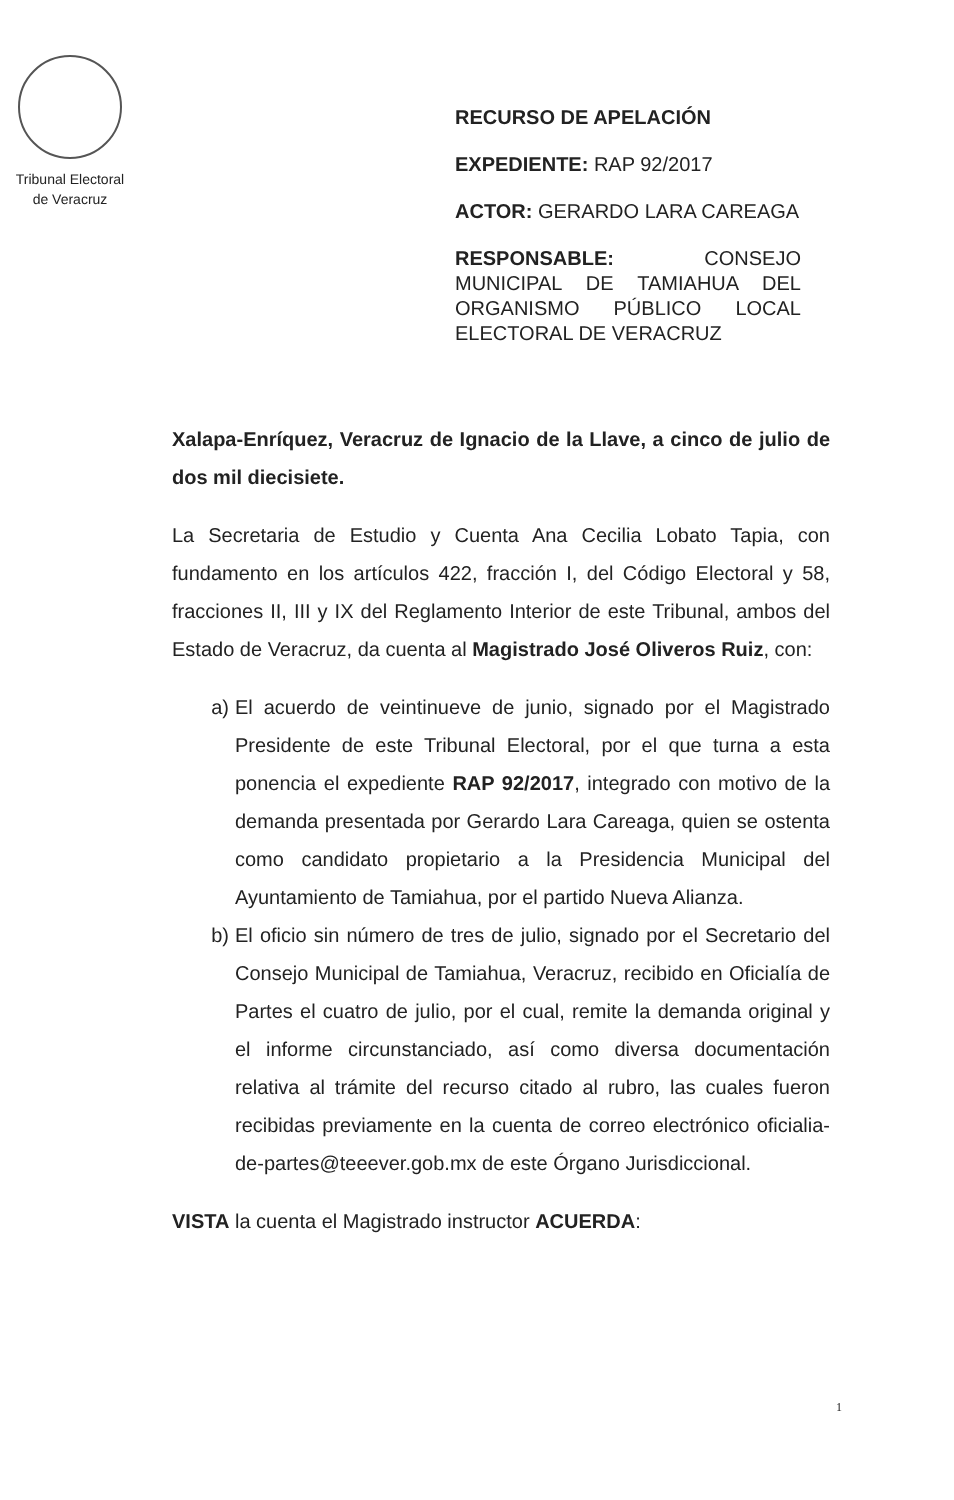Tribunal Electoral
de Veracruz
RECURSO DE APELACIÓN
EXPEDIENTE: RAP 92/2017
ACTOR: GERARDO LARA CAREAGA
RESPONSABLE: CONSEJO MUNICIPAL DE TAMIAHUA DEL ORGANISMO PÚBLICO LOCAL ELECTORAL DE VERACRUZ
Xalapa-Enríquez, Veracruz de Ignacio de la Llave, a cinco de julio de dos mil diecisiete.
La Secretaria de Estudio y Cuenta Ana Cecilia Lobato Tapia, con fundamento en los artículos 422, fracción I, del Código Electoral y 58, fracciones II, III y IX del Reglamento Interior de este Tribunal, ambos del Estado de Veracruz, da cuenta al Magistrado José Oliveros Ruiz, con:
a) El acuerdo de veintinueve de junio, signado por el Magistrado Presidente de este Tribunal Electoral, por el que turna a esta ponencia el expediente RAP 92/2017, integrado con motivo de la demanda presentada por Gerardo Lara Careaga, quien se ostenta como candidato propietario a la Presidencia Municipal del Ayuntamiento de Tamiahua, por el partido Nueva Alianza.
b) El oficio sin número de tres de julio, signado por el Secretario del Consejo Municipal de Tamiahua, Veracruz, recibido en Oficialía de Partes el cuatro de julio, por el cual, remite la demanda original y el informe circunstanciado, así como diversa documentación relativa al trámite del recurso citado al rubro, las cuales fueron recibidas previamente en la cuenta de correo electrónico oficialia-de-partes@teeever.gob.mx de este Órgano Jurisdiccional.
VISTA la cuenta el Magistrado instructor ACUERDA:
1